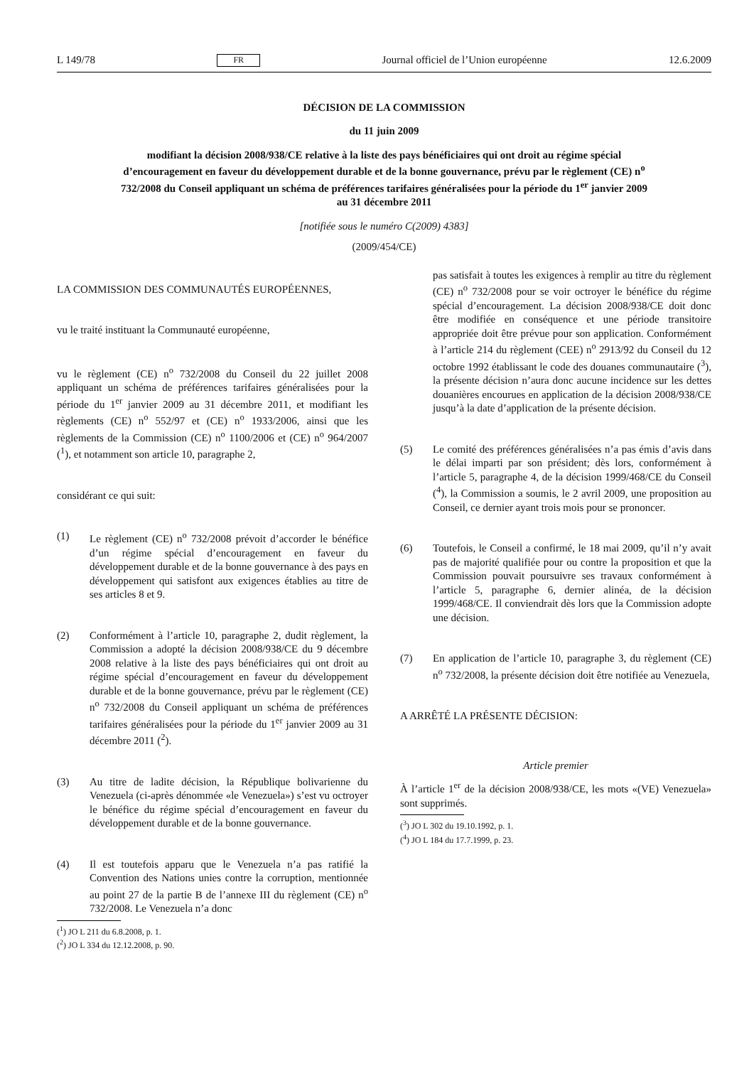L 149/78 FR Journal officiel de l’Union européenne 12.6.2009
DÉCISION DE LA COMMISSION
du 11 juin 2009
modifiant la décision 2008/938/CE relative à la liste des pays bénéficiaires qui ont droit au régime spécial d’encouragement en faveur du développement durable et de la bonne gouvernance, prévu par le règlement (CE) n<sup>o</sup> 732/2008 du Conseil appliquant un schéma de préférences tarifaires généralisées pour la période du 1<sup>er</sup> janvier 2009 au 31 décembre 2011
[notifiée sous le numéro C(2009) 4383]
(2009/454/CE)
LA COMMISSION DES COMMUNAUTÉS EUROPÉENNES,
vu le traité instituant la Communauté européenne,
vu le règlement (CE) n<sup>o</sup> 732/2008 du Conseil du 22 juillet 2008 appliquant un schéma de préférences tarifaires généralisées pour la période du 1<sup>er</sup> janvier 2009 au 31 décembre 2011, et modifiant les règlements (CE) n<sup>o</sup> 552/97 et (CE) n<sup>o</sup> 1933/2006, ainsi que les règlements de la Commission (CE) n<sup>o</sup> 1100/2006 et (CE) n<sup>o</sup> 964/2007 (<sup>1</sup>), et notamment son article 10, paragraphe 2,
considérant ce qui suit:
(1) Le règlement (CE) n<sup>o</sup> 732/2008 prévoit d’accorder le bénéfice d’un régime spécial d’encouragement en faveur du développement durable et de la bonne gouvernance à des pays en développement qui satisfont aux exigences établies au titre de ses articles 8 et 9.
(2) Conformément à l’article 10, paragraphe 2, dudit règlement, la Commission a adopté la décision 2008/938/CE du 9 décembre 2008 relative à la liste des pays bénéficiaires qui ont droit au régime spécial d’encouragement en faveur du développement durable et de la bonne gouvernance, prévu par le règlement (CE) n<sup>o</sup> 732/2008 du Conseil appliquant un schéma de préférences tarifaires généralisées pour la période du 1<sup>er</sup> janvier 2009 au 31 décembre 2011 (<sup>2</sup>).
(3) Au titre de ladite décision, la République bolivarienne du Venezuela (ci-après dénommée «le Venezuela») s’est vu octroyer le bénéfice du régime spécial d’encouragement en faveur du développement durable et de la bonne gouvernance.
(4) Il est toutefois apparu que le Venezuela n’a pas ratifié la Convention des Nations unies contre la corruption, mentionnée au point 27 de la partie B de l’annexe III du règlement (CE) n<sup>o</sup> 732/2008. Le Venezuela n’a donc
(<sup>1</sup>) JO L 211 du 6.8.2008, p. 1.
(<sup>2</sup>) JO L 334 du 12.12.2008, p. 90.
pas satisfait à toutes les exigences à remplir au titre du règlement (CE) n<sup>o</sup> 732/2008 pour se voir octroyer le bénéfice du régime spécial d’encouragement. La décision 2008/938/CE doit donc être modifiée en conséquence et une période transitoire appropriée doit être prévue pour son application. Conformément à l’article 214 du règlement (CEE) n<sup>o</sup> 2913/92 du Conseil du 12 octobre 1992 établissant le code des douanes communautaire (<sup>3</sup>), la présente décision n’aura donc aucune incidence sur les dettes douanières encourues en application de la décision 2008/938/CE jusqu’à la date d’application de la présente décision.
(5) Le comité des préférences généralisées n’a pas émis d’avis dans le délai imparti par son président; dès lors, conformément à l’article 5, paragraphe 4, de la décision 1999/468/CE du Conseil (<sup>4</sup>), la Commission a soumis, le 2 avril 2009, une proposition au Conseil, ce dernier ayant trois mois pour se prononcer.
(6) Toutefois, le Conseil a confirmé, le 18 mai 2009, qu’il n’y avait pas de majorité qualifiée pour ou contre la proposition et que la Commission pouvait poursuivre ses travaux conformément à l’article 5, paragraphe 6, dernier alinéa, de la décision 1999/468/CE. Il conviendrait dès lors que la Commission adopte une décision.
(7) En application de l’article 10, paragraphe 3, du règlement (CE) n<sup>o</sup> 732/2008, la présente décision doit être notifiée au Venezuela,
A ARRÊTÉ LA PRÉSENTE DÉCISION:
Article premier
À l’article 1<sup>er</sup> de la décision 2008/938/CE, les mots «(VE) Venezuela» sont supprimés.
(<sup>3</sup>) JO L 302 du 19.10.1992, p. 1.
(<sup>4</sup>) JO L 184 du 17.7.1999, p. 23.